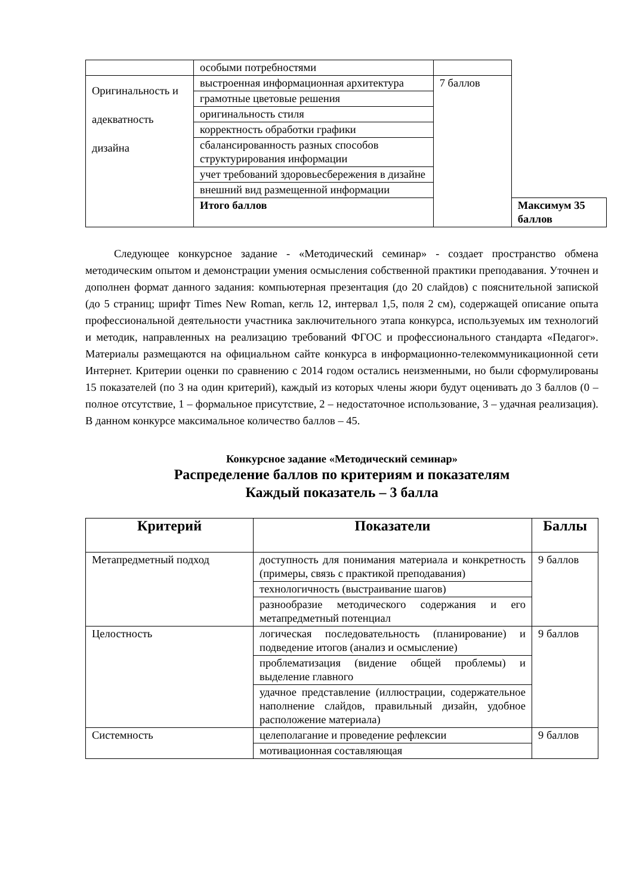| | особыми потребностями | | |
| Оригинальность и адекватность дизайна | выстроенная информационная архитектура | 7 баллов | |
| | грамотные цветовые решения | | |
| | оригинальность стиля | | |
| | корректность обработки графики | | |
| | сбалансированность разных способов структурирования информации | | |
| | учет требований здоровьесбережения в дизайне | | |
| | внешний вид размещенной информации | | |
| | Итого баллов | | Максимум 35 баллов |
Следующее конкурсное задание - «Методический семинар» - создает пространство обмена методическим опытом и демонстрации умения осмысления собственной практики преподавания. Уточнен и дополнен формат данного задания: компьютерная презентация (до 20 слайдов) с пояснительной запиской (до 5 страниц; шрифт Times New Roman, кегль 12, интервал 1,5, поля 2 см), содержащей описание опыта профессиональной деятельности участника заключительного этапа конкурса, используемых им технологий и методик, направленных на реализацию требований ФГОС и профессионального стандарта «Педагог». Материалы размещаются на официальном сайте конкурса в информационно-телекоммуникационной сети Интернет. Критерии оценки по сравнению с 2014 годом остались неизменными, но были сформулированы 15 показателей (по 3 на один критерий), каждый из которых члены жюри будут оценивать до 3 баллов (0 – полное отсутствие, 1 – формальное присутствие, 2 – недостаточное использование, 3 – удачная реализация). В данном конкурсе максимальное количество баллов – 45.
Конкурсное задание «Методический семинар»
Распределение баллов по критериям и показателям
Каждый показатель – 3 балла
| Критерий | Показатели | Баллы |
| --- | --- | --- |
| Метапредметный подход | доступность для понимания материала и конкретность (примеры, связь с практикой преподавания) | 9 баллов |
| | технологичность (выстраивание шагов) | |
| | разнообразие методического содержания и его метапредметный потенциал | |
| Целостность | логическая последовательность (планирование) и подведение итогов (анализ и осмысление) | 9 баллов |
| | проблематизация (видение общей проблемы) и выделение главного | |
| | удачное представление (иллюстрации, содержательное наполнение слайдов, правильный дизайн, удобное расположение материала) | |
| Системность | целеполагание и проведение рефлексии | 9 баллов |
| | мотивационная составляющая | |